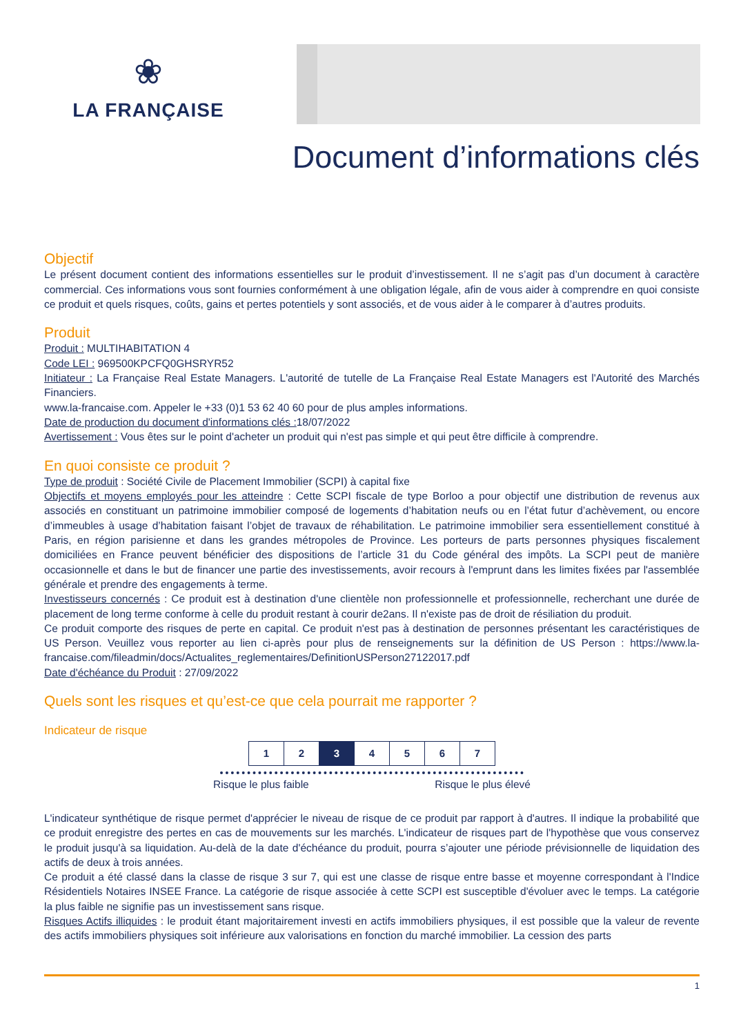❀
LA FRANÇAISE
Document d’informations clés
Objectif
Le présent document contient des informations essentielles sur le produit d’investissement. Il ne s’agit pas d’un document à caractère commercial. Ces informations vous sont fournies conformément à une obligation légale, afin de vous aider à comprendre en quoi consiste ce produit et quels risques, coûts, gains et pertes potentiels y sont associés, et de vous aider à le comparer à d’autres produits.
Produit
Produit : MULTIHABITATION 4
Code LEI : 969500KPCFQ0GHSRYR52
Initiateur : La Française Real Estate Managers. L'autorité de tutelle de La Française Real Estate Managers est l'Autorité des Marchés Financiers.
www.la-francaise.com. Appeler le +33 (0)1 53 62 40 60 pour de plus amples informations.
Date de production du document d'informations clés : 18/07/2022
Avertissement : Vous êtes sur le point d'acheter un produit qui n'est pas simple et qui peut être difficile à comprendre.
En quoi consiste ce produit ?
Type de produit : Société Civile de Placement Immobilier (SCPI) à capital fixe
Objectifs et moyens employés pour les atteindre : Cette SCPI fiscale de type Borloo a pour objectif une distribution de revenus aux associés en constituant un patrimoine immobilier composé de logements d’habitation neufs ou en l’état futur d’achèvement, ou encore d’immeubles à usage d’habitation faisant l’objet de travaux de réhabilitation. Le patrimoine immobilier sera essentiellement constitué à Paris, en région parisienne et dans les grandes métropoles de Province. Les porteurs de parts personnes physiques fiscalement domiciliées en France peuvent bénéficier des dispositions de l’article 31 du Code général des impôts. La SCPI peut de manière occasionnelle et dans le but de financer une partie des investissements, avoir recours à l'emprunt dans les limites fixées par l'assemblée générale et prendre des engagements à terme.
Investisseurs concernés : Ce produit est à destination d'une clientèle non professionnelle et professionnelle, recherchant une durée de placement de long terme conforme à celle du produit restant à courir de2ans. Il n'existe pas de droit de résiliation du produit.
Ce produit comporte des risques de perte en capital. Ce produit n'est pas à destination de personnes présentant les caractéristiques de US Person. Veuillez vous reporter au lien ci-après pour plus de renseignements sur la définition de US Person : https://www.la-francaise.com/fileadmin/docs/Actualites_reglementaires/DefinitionUSPerson27122017.pdf
Date d'échéance du Produit : 27/09/2022
Quels sont les risques et qu’est-ce que cela pourrait me rapporter ?
Indicateur de risque
| 1 | 2 | 3 | 4 | 5 | 6 | 7 |
Risque le plus faible Risque le plus élevé
L'indicateur synthétique de risque permet d'apprécier le niveau de risque de ce produit par rapport à d'autres. Il indique la probabilité que ce produit enregistre des pertes en cas de mouvements sur les marchés. L'indicateur de risques part de l'hypothèse que vous conservez le produit jusqu'à sa liquidation. Au-delà de la date d'échéance du produit, pourra s’ajouter une période prévisionnelle de liquidation des actifs de deux à trois années.
Ce produit a été classé dans la classe de risque 3 sur 7, qui est une classe de risque entre basse et moyenne correspondant à l'Indice Résidentiels Notaires INSEE France. La catégorie de risque associée à cette SCPI est susceptible d'évoluer avec le temps. La catégorie la plus faible ne signifie pas un investissement sans risque.
Risques Actifs illiquides : le produit étant majoritairement investi en actifs immobiliers physiques, il est possible que la valeur de revente des actifs immobiliers physiques soit inférieure aux valorisations en fonction du marché immobilier. La cession des parts
1